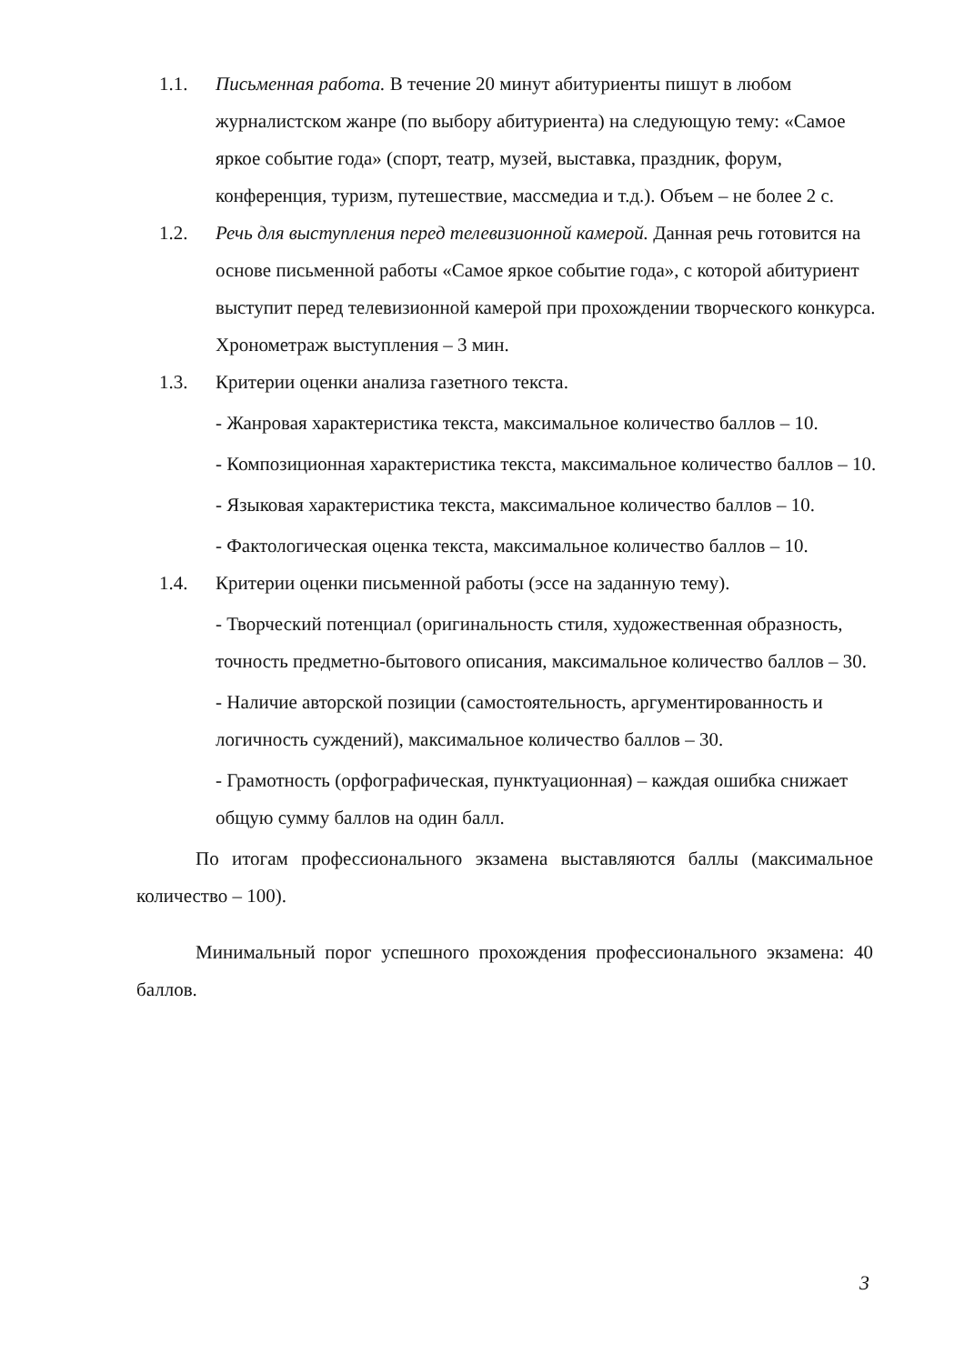1.1. Письменная работа. В течение 20 минут абитуриенты пишут в любом журналистском жанре (по выбору абитуриента) на следующую тему: «Самое яркое событие года» (спорт, театр, музей, выставка, праздник, форум, конференция, туризм, путешествие, массмедиа и т.д.). Объем – не более 2 с.
1.2. Речь для выступления перед телевизионной камерой. Данная речь готовится на основе письменной работы «Самое яркое событие года», с которой абитуриент выступит перед телевизионной камерой при прохождении творческого конкурса. Хронометраж выступления – 3 мин.
1.3. Критерии оценки анализа газетного текста.
- Жанровая характеристика текста, максимальное количество баллов – 10.
- Композиционная характеристика текста, максимальное количество баллов – 10.
- Языковая характеристика текста, максимальное количество баллов – 10.
- Фактологическая оценка текста, максимальное количество баллов – 10.
1.4. Критерии оценки письменной работы (эссе на заданную тему).
- Творческий потенциал (оригинальность стиля, художественная образность, точность предметно-бытового описания, максимальное количество баллов – 30.
- Наличие авторской позиции (самостоятельность, аргументированность и логичность суждений), максимальное количество баллов – 30.
- Грамотность (орфографическая, пунктуационная) – каждая ошибка снижает общую сумму баллов на один балл.
По итогам профессионального экзамена выставляются баллы (максимальное количество – 100).
Минимальный порог успешного прохождения профессионального экзамена: 40 баллов.
3